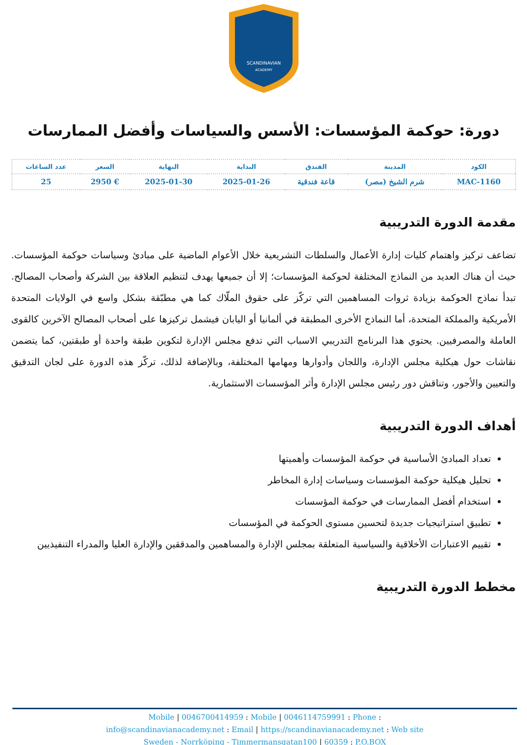SCANDINAVIAN
ACADEMY
دورة: حوكمة المؤسسات: الأسس والسياسات وأفضل الممارسات
| الكود | المدينة | الفندق | البداية | النهاية | السعر | عدد الساعات |
| --- | --- | --- | --- | --- | --- | --- |
| MAC-1160 | شرم الشيخ (مصر) | قاعة فندقية | 2025-01-26 | 2025-01-30 | € 2950 | 25 |
مقدمة الدورة التدريبية
تضاعف تركيز واهتمام كليات إدارة الأعمال والسلطات التشريعية خلال الأعوام الماضية على مبادئ وسياسات حوكمة المؤسسات. حيث أن هناك العديد من النماذج المختلفة لحوكمة المؤسسات؛ إلا أن جميعها يهدف لتنظيم العلاقة بين الشركة وأصحاب المصالح. تبدأ نماذج الحوكمة بزيادة ثروات المساهمين التي تركّز على حقوق الملّاك كما هي مطبّقة بشكل واسع في الولايات المتحدة الأمريكية والمملكة المتحدة، أما النماذج الأخرى المطبقة في ألمانيا أو اليابان فيشمل تركيزها على أصحاب المصالح الآخرين كالقوى العاملة والمصرفيين. يحتوي هذا البرنامج التدريبي الاسباب التي تدفع مجلس الإدارة لتكوين طبقة واحدة أو طبقتين، كما يتضمن نقاشات حول هيكلية مجلس الإدارة، واللجان وأدوارها ومهامها المختلفة، وبالإضافة لذلك، تركّز هذه الدورة على لجان التدقيق والتعيين والأجور، وتناقش دور رئيس مجلس الإدارة وأثر المؤسسات الاستثمارية.
أهداف الدورة التدريبية
تعداد المبادئ الأساسية في حوكمة المؤسسات وأهميتها
تحليل هيكلية حوكمة المؤسسات وسياسات إدارة المخاطر
استخدام أفضل الممارسات في حوكمة المؤسسات
تطبيق استراتيجيات جديدة لتحسين مستوى الحوكمة في المؤسسات
تقييم الاعتبارات الأخلاقية والسياسية المتعلقة بمجلس الإدارة والمساهمين والمدققين والإدارة العليا والمدراء التنفيذيين
مخطط الدورة التدريبية
Mobile | 0046700414959 : Mobile | 0046114759991 : Phone :
info@scandinavianacademy.net : Email | https://scandinavianacademy.net : Web site
Sweden - Norrköping - Timmermansgatan100 | 60359 : P.O.BOX